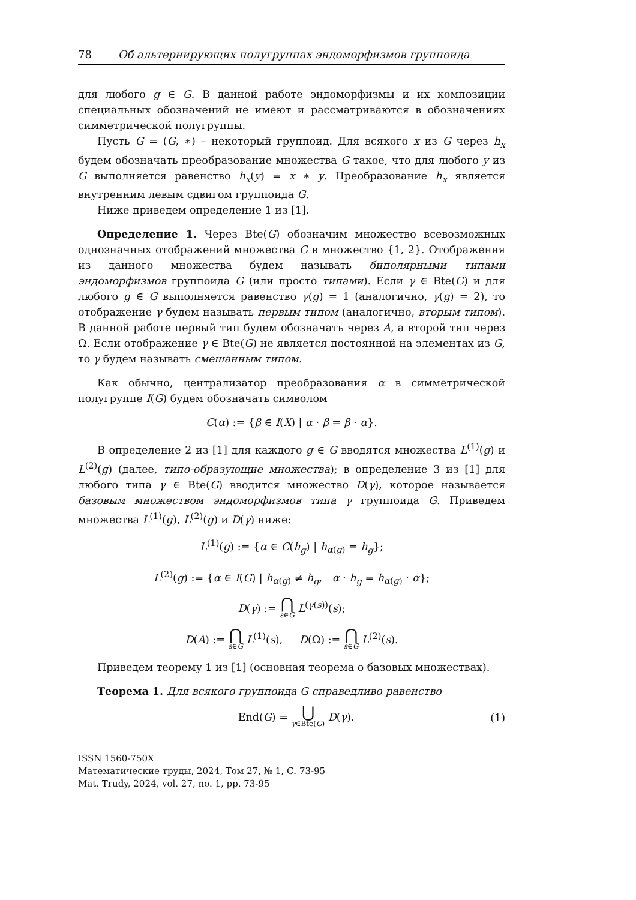78 Об альтернирующих полугруппах эндоморфизмов группоида
для любого g ∈ G. В данной работе эндоморфизмы и их композиции специальных обозначений не имеют и рассматриваются в обозначениях симметрической полугруппы.
Пусть G = (G, ∗) – некоторый группоид. Для всякого x из G через h<sub>x</sub> будем обозначать преобразование множества G такое, что для любого y из G выполняется равенство h<sub>x</sub>(y) = x ∗ y. Преобразование h<sub>x</sub> является внутренним левым сдвигом группоида G.
Ниже приведем определение 1 из [1].
Определение 1. Через Bte(G) обозначим множество всевозможных однозначных отображений множества G в множество {1, 2}. Отображения из данного множества будем называть биполярными типами эндоморфизмов группоида G (или просто типами). Если γ ∈ Bte(G) и для любого g ∈ G выполняется равенство γ(g) = 1 (аналогично, γ(g) = 2), то отображение γ будем называть первым типом (аналогично, вторым типом). В данной работе первый тип будем обозначать через A, а второй тип через Ω. Если отображение γ ∈ Bte(G) не является постоянной на элементах из G, то γ будем называть смешанным типом.
Как обычно, централизатор преобразования α в симметрической полугруппе I(G) будем обозначать символом
C(α) := {β ∈ I(X) | α · β = β · α}.
В определение 2 из [1] для каждого g ∈ G вводятся множества L<sup>(1)</sup>(g) и L<sup>(2)</sup>(g) (далее, типо-образующие множества); в определение 3 из [1] для любого типа γ ∈ Bte(G) вводится множество D(γ), которое называется базовым множеством эндоморфизмов типа γ группоида G. Приведем множества L<sup>(1)</sup>(g), L<sup>(2)</sup>(g) и D(γ) ниже:
L<sup>(1)</sup>(g) := {α ∈ C(h<sub>g</sub>) | h<sub>α(g)</sub> = h<sub>g</sub>};
L<sup>(2)</sup>(g) := {α ∈ I(G) | h<sub>α(g)</sub> ≠ h<sub>g</sub>, α · h<sub>g</sub> = h<sub>α(g)</sub> · α};
D(γ) := ⋂ s∈G L<sup>(γ(s))</sup>(s);
D(A) := ⋂ s∈G L<sup>(1)</sup>(s), D(Ω) := ⋂ s∈G L<sup>(2)</sup>(s).
Приведем теорему 1 из [1] (основная теорема о базовых множествах).
Теорема 1. Для всякого группоида G справедливо равенство
End(G) = ⋃ γ∈Bte(G) D(γ). (1)
ISSN 1560-750X
Математические труды, 2024, Том 27, № 1, С. 73-95
Mat. Trudy, 2024, vol. 27, no. 1, pp. 73-95